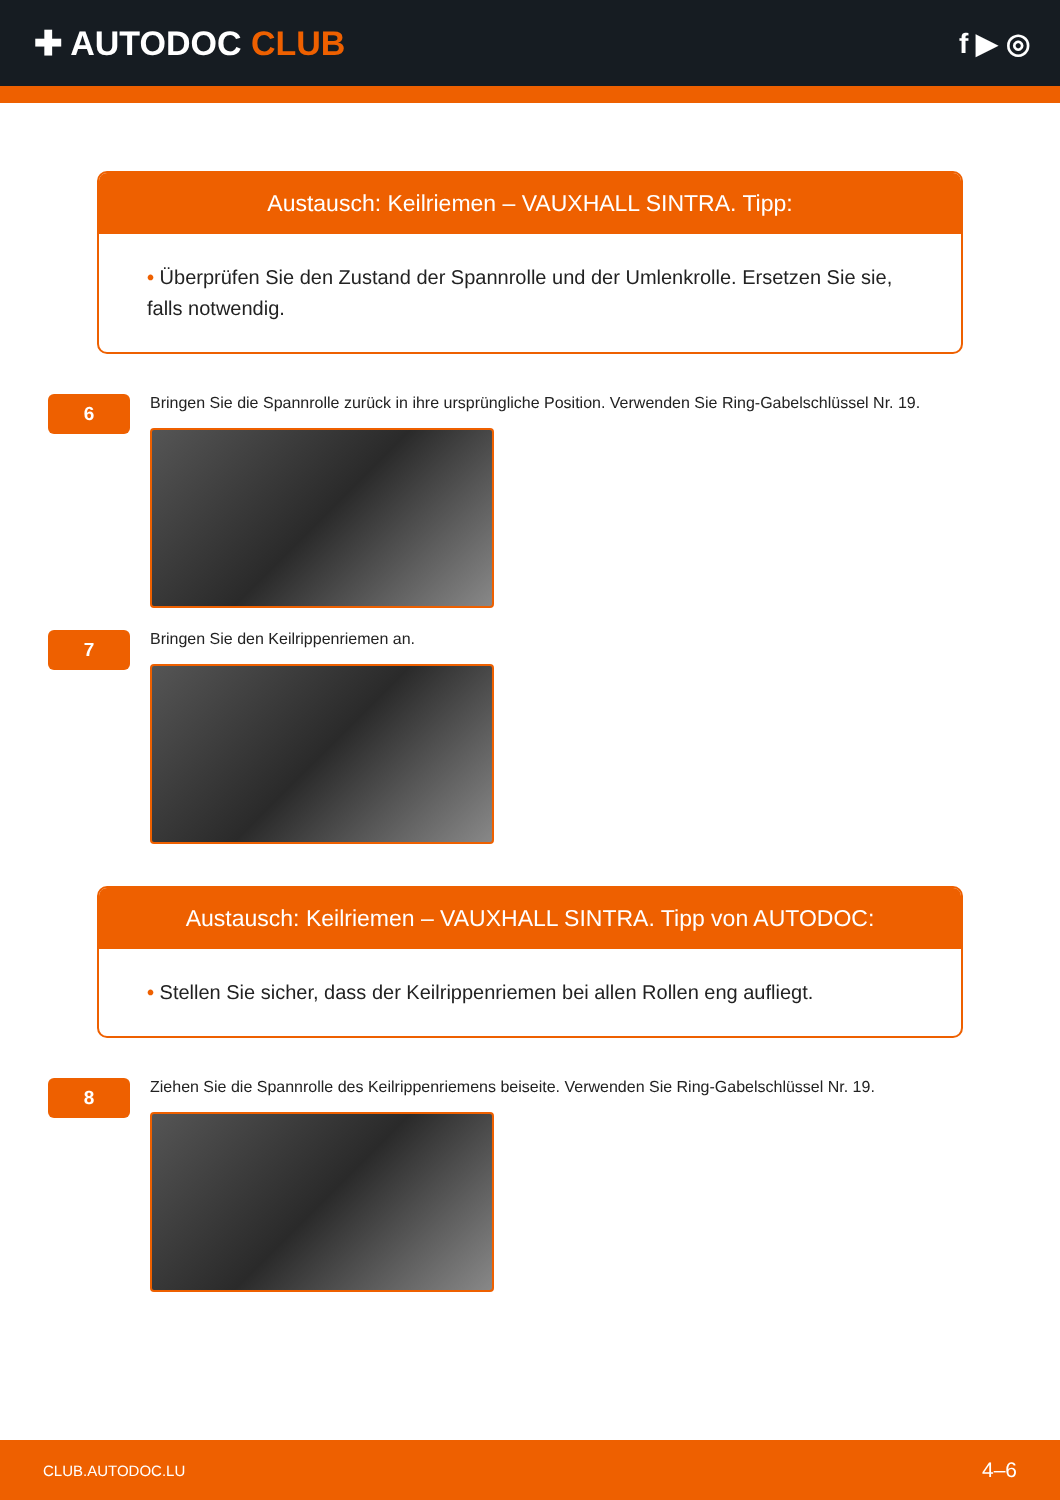✚ AUTODOC CLUB
f ▶ ◎
Austausch: Keilriemen – VAUXHALL SINTRA. Tipp:
• Überprüfen Sie den Zustand der Spannrolle und der Umlenkrolle. Ersetzen Sie sie, falls notwendig.
6
Bringen Sie die Spannrolle zurück in ihre ursprüngliche Position. Verwenden Sie Ring-Gabelschlüssel Nr. 19.
7
Bringen Sie den Keilrippenriemen an.
Austausch: Keilriemen – VAUXHALL SINTRA. Tipp von AUTODOC:
• Stellen Sie sicher, dass der Keilrippenriemen bei allen Rollen eng aufliegt.
8
Ziehen Sie die Spannrolle des Keilrippenriemens beiseite. Verwenden Sie Ring-Gabelschlüssel Nr. 19.
CLUB.AUTODOC.LU 4–6